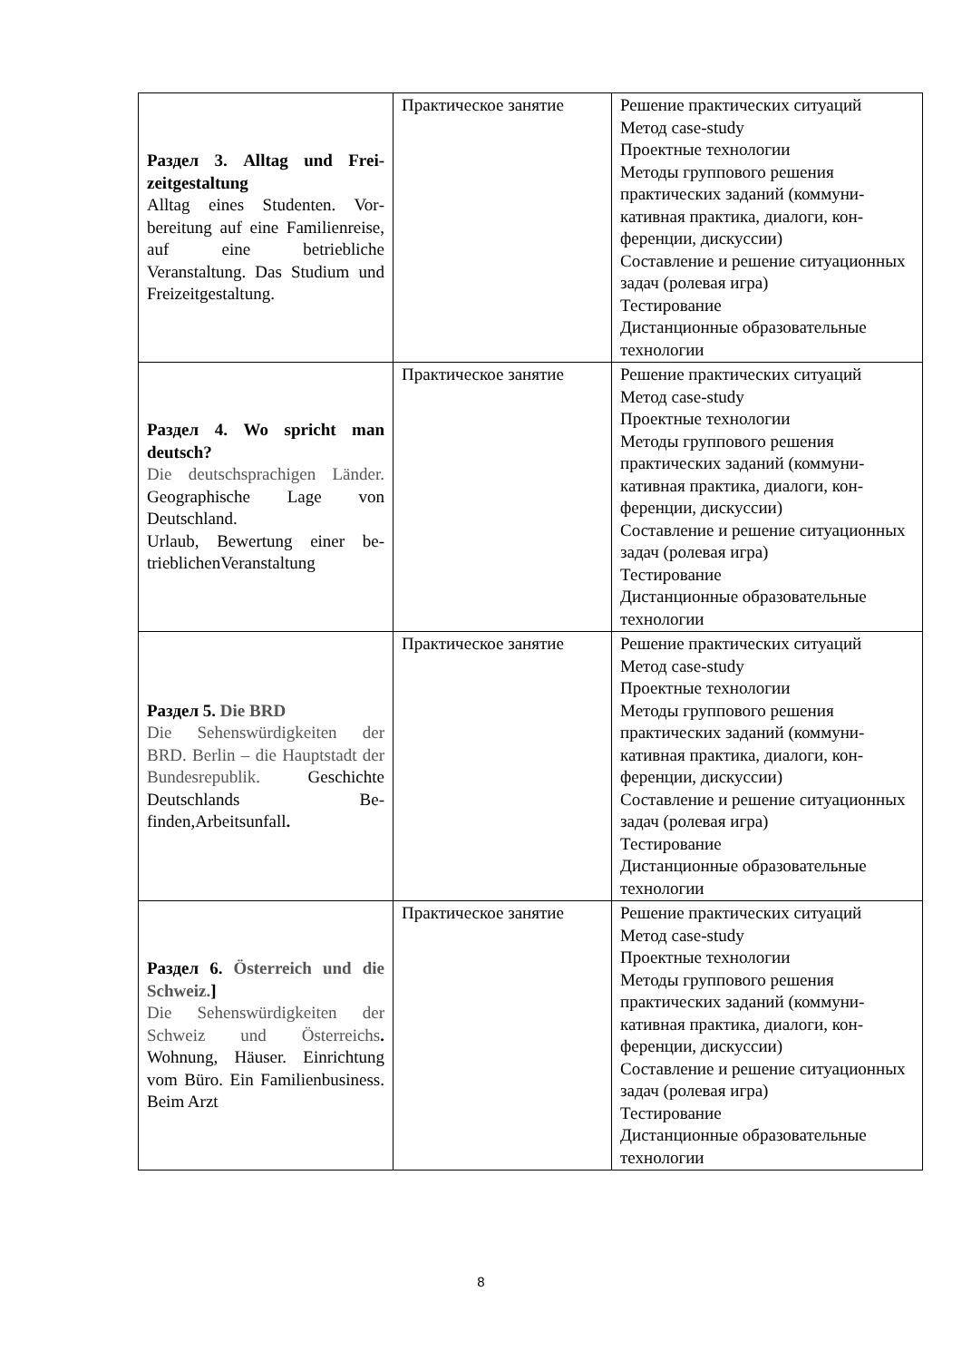| Раздел 3. Alltag und Frei­zeitgestaltung Alltag eines Studenten. Vor­bereitung auf eine Familien­reise, auf eine betriebliche Veranstaltung. Das Studium und Freizeitgestaltung. | Практическое занятие | Решение практических ситуаций Метод case-study Проектные технологии Методы группового решения практических заданий (коммуни­кативная практика, диалоги, кон­ференции, дискуссии) Составление и решение ситуаци­онных задач (ролевая игра) Тестирование Дистанционные образовательные технологии |
| Раздел 4. Wo spricht man deutsch? Die deutschsprachigen Län­der. Geographische Lage von Deutschland. Urlaub, Bewertung einer be­trieblichenVeranstaltung | Практическое занятие | Решение практических ситуаций Метод case-study Проектные технологии Методы группового решения практических заданий (коммуни­кативная практика, диалоги, кон­ференции, дискуссии) Составление и решение ситуаци­онных задач (ролевая игра) Тестирование Дистанционные образовательные технологии |
| Раздел 5. Die BRD Die Sehenswürdigkeiten der BRD. Berlin – die Haupt­stadt der Bundesrepublik. Geschichte Deutschlands Be­finden,Arbeitsunfall . | Практическое занятие | Решение практических ситуаций Метод case-study Проектные технологии Методы группового решения практических заданий (коммуни­кативная практика, диалоги, кон­ференции, дискуссии) Составление и решение ситуаци­онных задач (ролевая игра) Тестирование Дистанционные образовательные технологии |
| Раздел 6. Österreich und die Schweiz. ] Die Sehenswürdigkeiten der Schweiz und Österreichs . Wohnung, Häuser. Einrich­tung vom Büro. Ein Fami­lienbusiness. Beim Arzt | Практическое занятие | Решение практических ситуаций Метод case-study Проектные технологии Методы группового решения практических заданий (коммуни­кативная практика, диалоги, кон­ференции, дискуссии) Составление и решение ситуаци­онных задач (ролевая игра) Тестирование Дистанционные образовательные технологии |
8